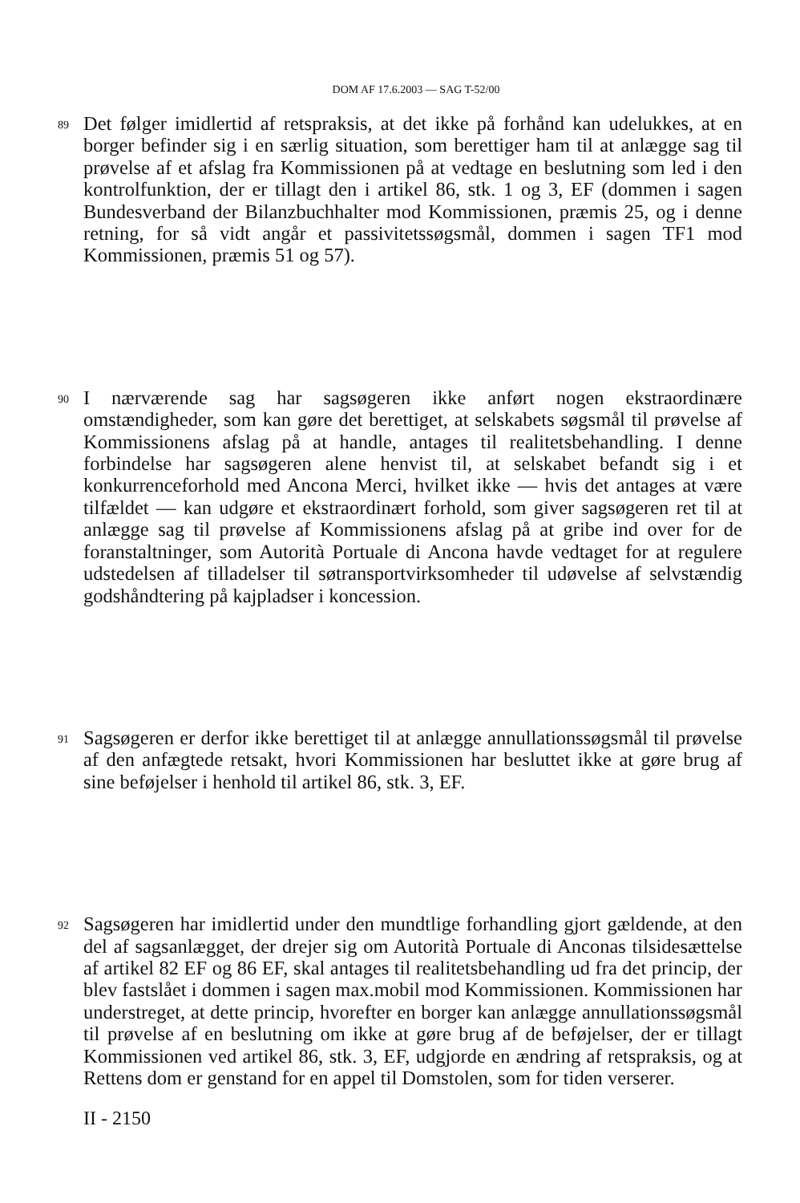DOM AF 17.6.2003 — SAG T-52/00
89
Det følger imidlertid af retspraksis, at det ikke på forhånd kan udelukkes, at en borger befinder sig i en særlig situation, som berettiger ham til at anlægge sag til prøvelse af et afslag fra Kommissionen på at vedtage en beslutning som led i den kontrolfunktion, der er tillagt den i artikel 86, stk. 1 og 3, EF (dommen i sagen Bundesverband der Bilanzbuchhalter mod Kommissionen, præmis 25, og i denne retning, for så vidt angår et passivitetssøgsmål, dommen i sagen TF1 mod Kommissionen, præmis 51 og 57).
90
I nærværende sag har sagsøgeren ikke anført nogen ekstraordinære omstændigheder, som kan gøre det berettiget, at selskabets søgsmål til prøvelse af Kommissionens afslag på at handle, antages til realitetsbehandling. I denne forbindelse har sagsøgeren alene henvist til, at selskabet befandt sig i et konkurrenceforhold med Ancona Merci, hvilket ikke — hvis det antages at være tilfældet — kan udgøre et ekstraordinært forhold, som giver sagsøgeren ret til at anlægge sag til prøvelse af Kommissionens afslag på at gribe ind over for de foranstaltninger, som Autorità Portuale di Ancona havde vedtaget for at regulere udstedelsen af tilladelser til søtransportvirksomheder til udøvelse af selvstændig godshåndtering på kajpladser i koncession.
91
Sagsøgeren er derfor ikke berettiget til at anlægge annullationssøgsmål til prøvelse af den anfægtede retsakt, hvori Kommissionen har besluttet ikke at gøre brug af sine beføjelser i henhold til artikel 86, stk. 3, EF.
92
Sagsøgeren har imidlertid under den mundtlige forhandling gjort gældende, at den del af sagsanlægget, der drejer sig om Autorità Portuale di Anconas tilsidesættelse af artikel 82 EF og 86 EF, skal antages til realitetsbehandling ud fra det princip, der blev fastslået i dommen i sagen max.mobil mod Kommissionen. Kommissionen har understreget, at dette princip, hvorefter en borger kan anlægge annullationssøgsmål til prøvelse af en beslutning om ikke at gøre brug af de beføjelser, der er tillagt Kommissionen ved artikel 86, stk. 3, EF, udgjorde en ændring af retspraksis, og at Rettens dom er genstand for en appel til Domstolen, som for tiden verserer.
II - 2150